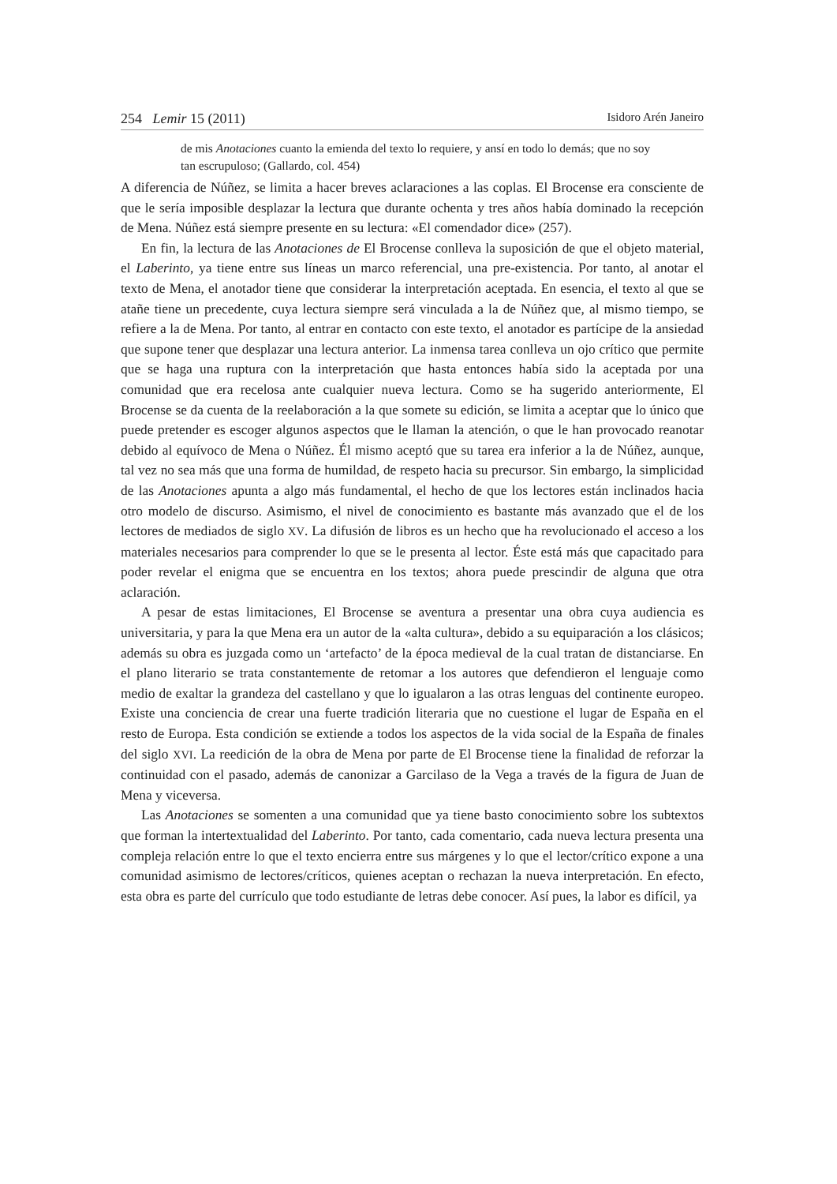254 Lemir 15 (2011) Isidoro Arén Janeiro
de mis Anotaciones cuanto la emienda del texto lo requiere, y ansí en todo lo demás; que no soy tan escrupuloso; (Gallardo, col. 454)
A diferencia de Núñez, se limita a hacer breves aclaraciones a las coplas. El Brocense era consciente de que le sería imposible desplazar la lectura que durante ochenta y tres años había dominado la recepción de Mena. Núñez está siempre presente en su lectura: «El comendador dice» (257).
En fin, la lectura de las Anotaciones de El Brocense conlleva la suposición de que el objeto material, el Laberinto, ya tiene entre sus líneas un marco referencial, una pre-existencia. Por tanto, al anotar el texto de Mena, el anotador tiene que considerar la interpretación aceptada. En esencia, el texto al que se atañe tiene un precedente, cuya lectura siempre será vinculada a la de Núñez que, al mismo tiempo, se refiere a la de Mena. Por tanto, al entrar en contacto con este texto, el anotador es partícipe de la ansiedad que supone tener que desplazar una lectura anterior. La inmensa tarea conlleva un ojo crítico que permite que se haga una ruptura con la interpretación que hasta entonces había sido la aceptada por una comunidad que era recelosa ante cualquier nueva lectura. Como se ha sugerido anteriormente, El Brocense se da cuenta de la reelaboración a la que somete su edición, se limita a aceptar que lo único que puede pretender es escoger algunos aspectos que le llaman la atención, o que le han provocado reanotar debido al equívoco de Mena o Núñez. Él mismo aceptó que su tarea era inferior a la de Núñez, aunque, tal vez no sea más que una forma de humildad, de respeto hacia su precursor. Sin embargo, la simplicidad de las Anotaciones apunta a algo más fundamental, el hecho de que los lectores están inclinados hacia otro modelo de discurso. Asimismo, el nivel de conocimiento es bastante más avanzado que el de los lectores de mediados de siglo XV. La difusión de libros es un hecho que ha revolucionado el acceso a los materiales necesarios para comprender lo que se le presenta al lector. Éste está más que capacitado para poder revelar el enigma que se encuentra en los textos; ahora puede prescindir de alguna que otra aclaración.
A pesar de estas limitaciones, El Brocense se aventura a presentar una obra cuya audiencia es universitaria, y para la que Mena era un autor de la «alta cultura», debido a su equiparación a los clásicos; además su obra es juzgada como un ‘artefacto’ de la época medieval de la cual tratan de distanciarse. En el plano literario se trata constantemente de retomar a los autores que defendieron el lenguaje como medio de exaltar la grandeza del castellano y que lo igualaron a las otras lenguas del continente europeo. Existe una conciencia de crear una fuerte tradición literaria que no cuestione el lugar de España en el resto de Europa. Esta condición se extiende a todos los aspectos de la vida social de la España de finales del siglo XVI. La reedición de la obra de Mena por parte de El Brocense tiene la finalidad de reforzar la continuidad con el pasado, además de canonizar a Garcilaso de la Vega a través de la figura de Juan de Mena y viceversa.
Las Anotaciones se somenten a una comunidad que ya tiene basto conocimiento sobre los subtextos que forman la intertextualidad del Laberinto. Por tanto, cada comentario, cada nueva lectura presenta una compleja relación entre lo que el texto encierra entre sus márgenes y lo que el lector/crítico expone a una comunidad asimismo de lectores/críticos, quienes aceptan o rechazan la nueva interpretación. En efecto, esta obra es parte del currículo que todo estudiante de letras debe conocer. Así pues, la labor es difícil, ya